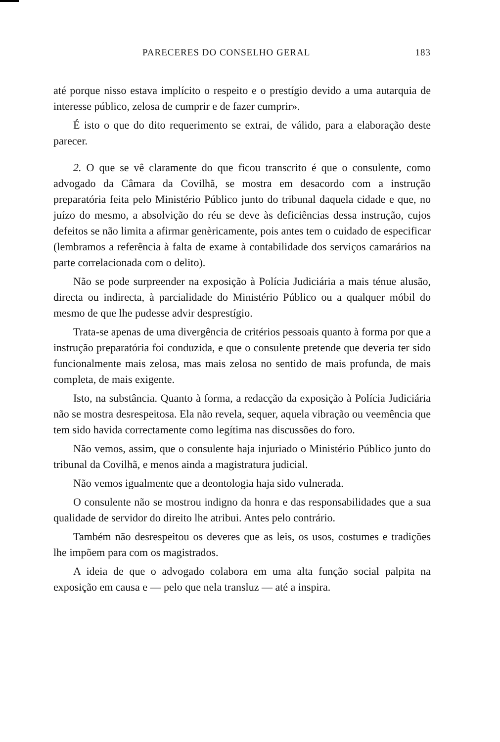PARECERES DO CONSELHO GERAL 183
até porque nisso estava implícito o respeito e o prestígio devido a uma autarquia de interesse público, zelosa de cumprir e de fazer cumprir».
É isto o que do dito requerimento se extrai, de válido, para a elaboração deste parecer.
2. O que se vê claramente do que ficou transcrito é que o consulente, como advogado da Câmara da Covilhã, se mostra em desacordo com a instrução preparatória feita pelo Ministério Público junto do tribunal daquela cidade e que, no juízo do mesmo, a absolvição do réu se deve às deficiências dessa instrução, cujos defeitos se não limita a afirmar genèricamente, pois antes tem o cuidado de especificar (lembramos a referência à falta de exame à contabilidade dos serviços camarários na parte correlacionada com o delito).
Não se pode surpreender na exposição à Polícia Judiciária a mais ténue alusão, directa ou indirecta, à parcialidade do Ministério Público ou a qualquer móbil do mesmo de que lhe pudesse advir desprestígio.
Trata-se apenas de uma divergência de critérios pessoais quanto à forma por que a instrução preparatória foi conduzida, e que o consulente pretende que deveria ter sido funcionalmente mais zelosa, mas mais zelosa no sentido de mais profunda, de mais completa, de mais exigente.
Isto, na substância. Quanto à forma, a redacção da exposição à Polícia Judiciária não se mostra desrespeitosa. Ela não revela, sequer, aquela vibração ou veemência que tem sido havida correctamente como legítima nas discussões do foro.
Não vemos, assim, que o consulente haja injuriado o Ministério Público junto do tribunal da Covilhã, e menos ainda a magistratura judicial.
Não vemos igualmente que a deontologia haja sido vulnerada.
O consulente não se mostrou indigno da honra e das responsabilidades que a sua qualidade de servidor do direito lhe atribui. Antes pelo contrário.
Também não desrespeitou os deveres que as leis, os usos, costumes e tradições lhe impõem para com os magistrados.
A ideia de que o advogado colabora em uma alta função social palpita na exposição em causa e — pelo que nela transluz — até a inspira.